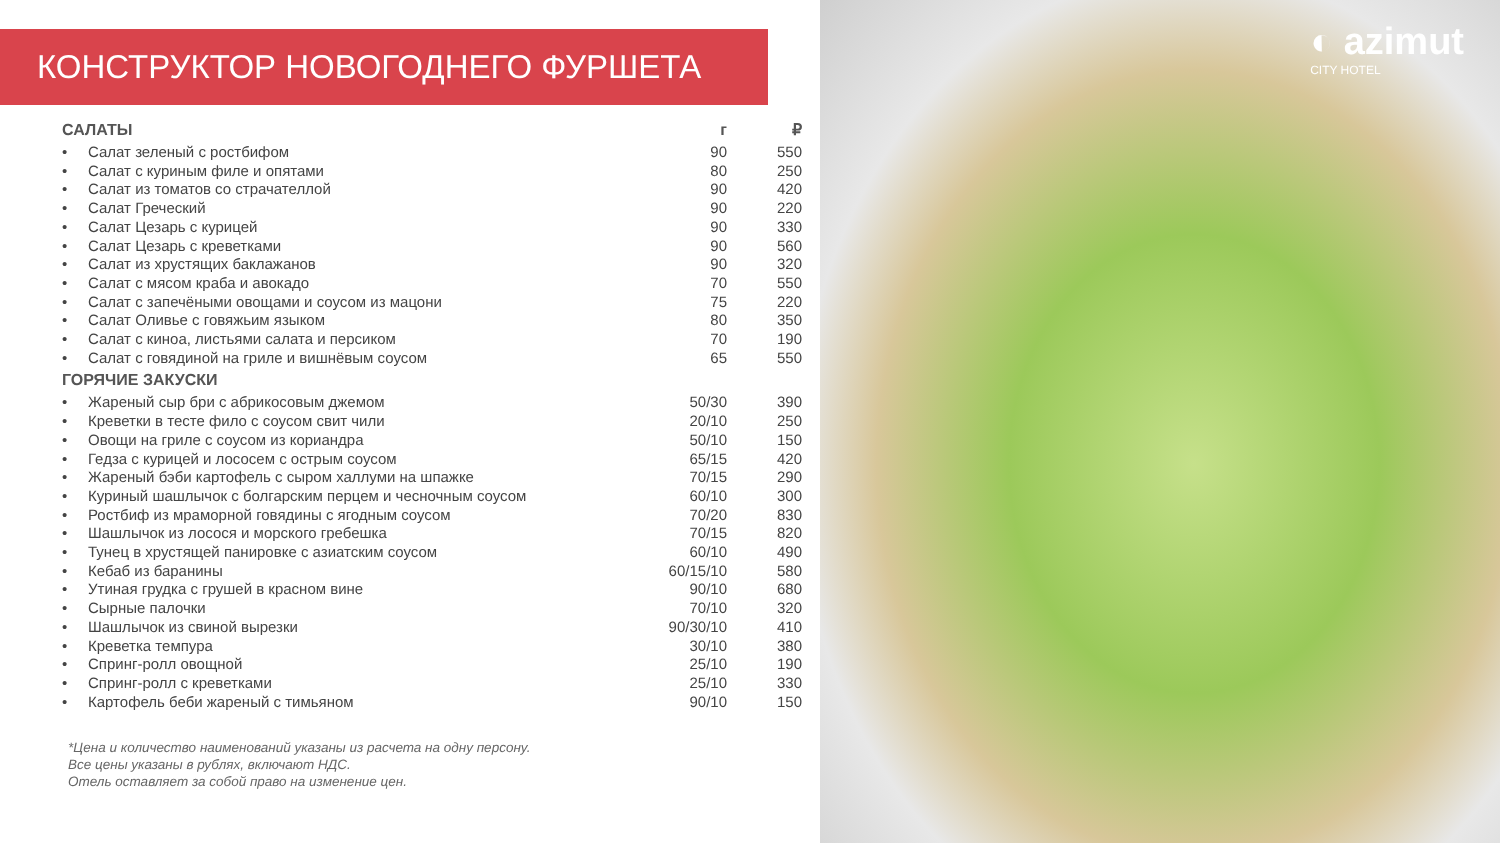КОНСТРУКТОР НОВОГОДНЕГО ФУРШЕТА
| САЛАТЫ | | г | ₽ |
| --- | --- | --- | --- |
| • | Салат зеленый с ростбифом | 90 | 550 |
| • | Салат с куриным филе и опятами | 80 | 250 |
| • | Салат из томатов со страчателлой | 90 | 420 |
| • | Салат Греческий | 90 | 220 |
| • | Салат Цезарь с курицей | 90 | 330 |
| • | Салат Цезарь с креветками | 90 | 560 |
| • | Салат из хрустящих баклажанов | 90 | 320 |
| • | Салат с мясом краба и авокадо | 70 | 550 |
| • | Салат с запечёными овощами и соусом из мацони | 75 | 220 |
| • | Салат Оливье с говяжьим языком | 80 | 350 |
| • | Салат с киноа, листьями салата и персиком | 70 | 190 |
| • | Салат с говядиной на гриле и вишнёвым соусом | 65 | 550 |
| ГОРЯЧИЕ ЗАКУСКИ | | | |
| • | Жареный сыр бри с абрикосовым джемом | 50/30 | 390 |
| • | Креветки в тесте фило с соусом свит чили | 20/10 | 250 |
| • | Овощи на гриле с соусом из кориандра | 50/10 | 150 |
| • | Гедза с курицей и лососем с острым соусом | 65/15 | 420 |
| • | Жареный бэби картофель с сыром халлуми на шпажке | 70/15 | 290 |
| • | Куриный шашлычок с болгарским перцем и чесночным соусом | 60/10 | 300 |
| • | Ростбиф из мраморной говядины с ягодным соусом | 70/20 | 830 |
| • | Шашлычок из лосося и морского гребешка | 70/15 | 820 |
| • | Тунец в хрустящей панировке с азиатским соусом | 60/10 | 490 |
| • | Кебаб из баранины | 60/15/10 | 580 |
| • | Утиная грудка с грушей в красном вине | 90/10 | 680 |
| • | Сырные палочки | 70/10 | 320 |
| • | Шашлычок из свиной вырезки | 90/30/10 | 410 |
| • | Креветка темпура | 30/10 | 380 |
| • | Спринг-ролл овощной | 25/10 | 190 |
| • | Спринг-ролл с креветками | 25/10 | 330 |
| • | Картофель беби жареный с тимьяном | 90/10 | 150 |
*Цена и количество наименований указаны из расчета на одну персону.
Все цены указаны в рублях, включают НДС.
Отель оставляет за собой право на изменение цен.
◐ azimut
CITY HOTEL